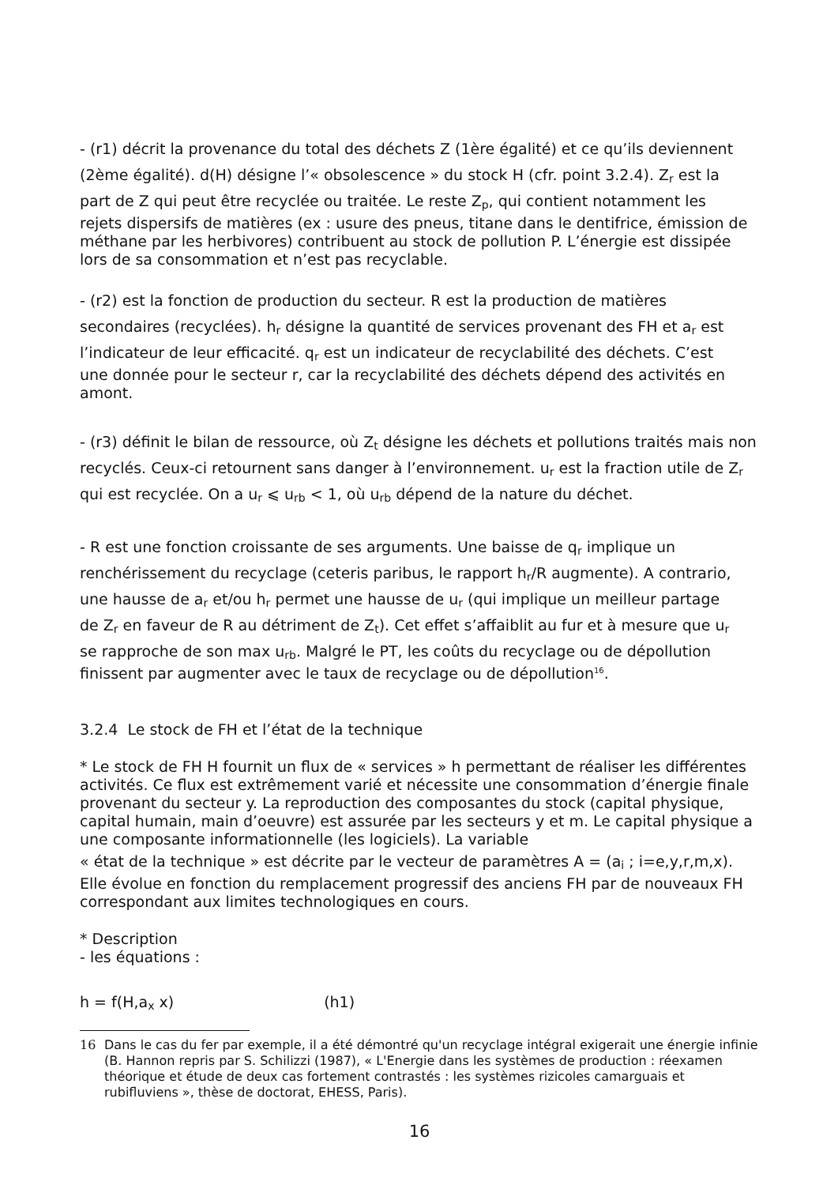- (r1) décrit la provenance du total des déchets Z (1ère égalité) et ce qu’ils deviennent
(2ème égalité). d(H) désigne l’« obsolescence » du stock H (cfr. point 3.2.4). Z<sub>r</sub> est la
part de Z qui peut être recyclée ou traitée. Le reste Z<sub>p</sub>, qui contient notamment les
rejets dispersifs de matières (ex : usure des pneus, titane dans le dentifrice, émission de méthane par les herbivores) contribuent au stock de pollution P. L’énergie est dissipée lors de sa consommation et n’est pas recyclable.
- (r2) est la fonction de production du secteur. R est la production de matières
secondaires (recyclées). h<sub>r</sub> désigne la quantité de services provenant des FH et a<sub>r</sub> est
l’indicateur de leur efficacité. q<sub>r</sub> est un indicateur de recyclabilité des déchets. C’est
une donnée pour le secteur r, car la recyclabilité des déchets dépend des activités en amont.
- (r3) définit le bilan de ressource, où Z<sub>t</sub> désigne les déchets et pollutions traités mais non recyclés. Ceux-ci retournent sans danger à l’environnement. u<sub>r</sub> est la fraction utile de Z<sub>r</sub> qui est recyclée. On a u<sub>r</sub> ⩽ u<sub>rb</sub> < 1, où u<sub>rb</sub> dépend de la nature du déchet.
- R est une fonction croissante de ses arguments. Une baisse de q<sub>r</sub> implique un
renchérissement du recyclage (ceteris paribus, le rapport h<sub>r</sub>/R augmente). A contrario,
une hausse de a<sub>r</sub> et/ou h<sub>r</sub> permet une hausse de u<sub>r</sub> (qui implique un meilleur partage
de Z<sub>r</sub> en faveur de R au détriment de Z<sub>t</sub>). Cet effet s’affaiblit au fur et à mesure que u<sub>r</sub>
se rapproche de son max u<sub>rb</sub>. Malgré le PT, les coûts du recyclage ou de dépollution
finissent par augmenter avec le taux de recyclage ou de dépollution<sup>16</sup>.
3.2.4 Le stock de FH et l’état de la technique
* Le stock de FH H fournit un flux de « services » h permettant de réaliser les différentes activités. Ce flux est extrêmement varié et nécessite une consommation d’énergie finale provenant du secteur y. La reproduction des composantes du stock (capital physique, capital humain, main d’oeuvre) est assurée par les secteurs y et m. Le capital physique a une composante informationnelle (les logiciels). La variable
« état de la technique » est décrite par le vecteur de paramètres A = (a<sub>i</sub> ; i=e,y,r,m,x).
Elle évolue en fonction du remplacement progressif des anciens FH par de nouveaux FH correspondant aux limites technologiques en cours.
* Description
- les équations :
h = f(H,a<sub>x</sub> x) (h1)
16 Dans le cas du fer par exemple, il a été démontré qu'un recyclage intégral exigerait une énergie infinie (B. Hannon repris par S. Schilizzi (1987), « L'Energie dans les systèmes de production : réexamen théorique et étude de deux cas fortement contrastés : les systèmes rizicoles camarguais et rubifluviens », thèse de doctorat, EHESS, Paris).
16